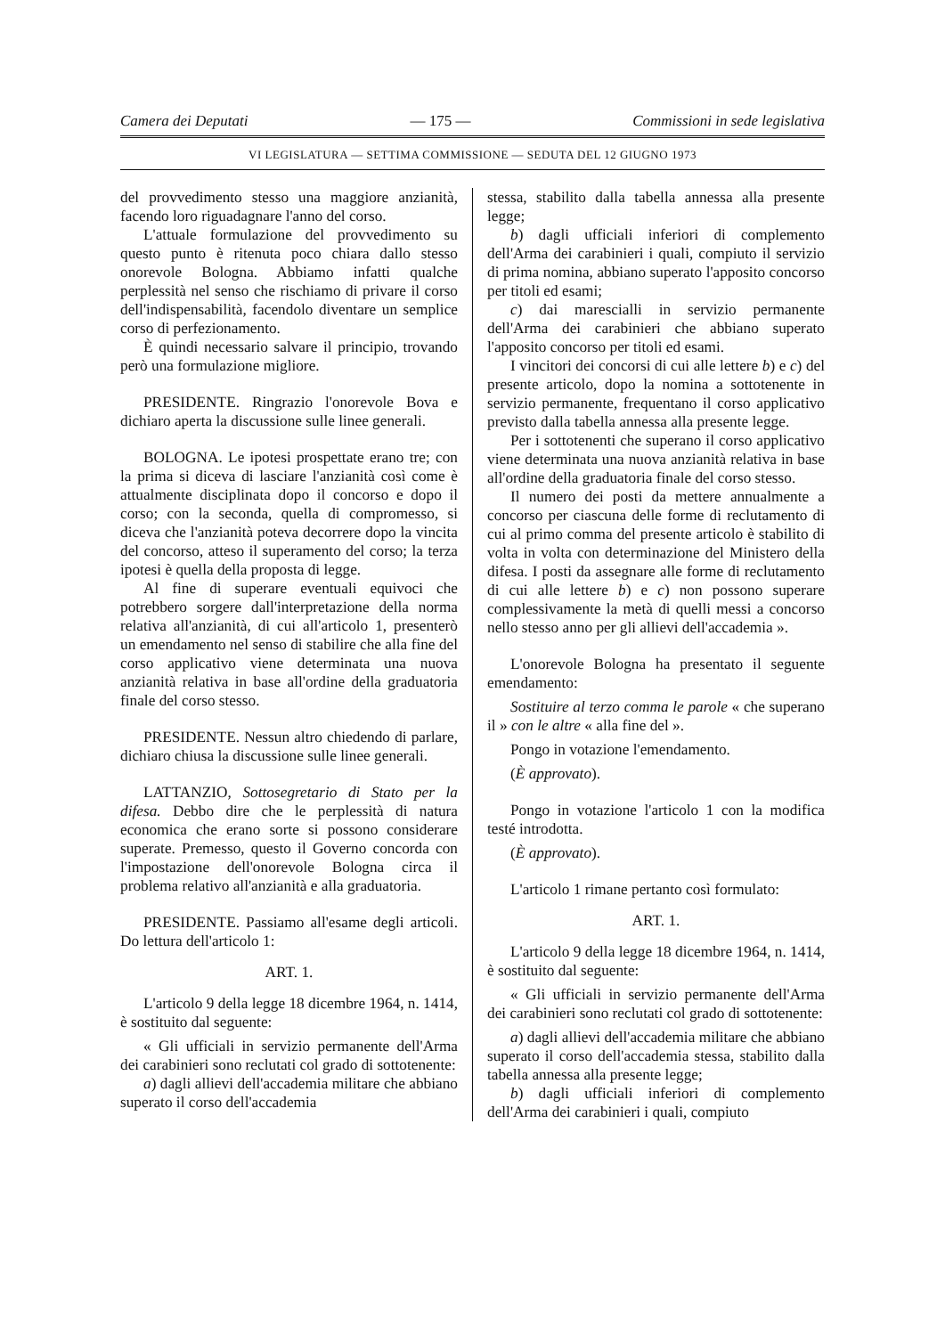Camera dei Deputati — 175 — Commissioni in sede legislativa
VI LEGISLATURA — SETTIMA COMMISSIONE — SEDUTA DEL 12 GIUGNO 1973
del provvedimento stesso una maggiore anzianità, facendo loro riguadagnare l'anno del corso.
L'attuale formulazione del provvedimento su questo punto è ritenuta poco chiara dallo stesso onorevole Bologna. Abbiamo infatti qualche perplessità nel senso che rischiamo di privare il corso dell'indispensabilità, facendolo diventare un semplice corso di perfezionamento.
È quindi necessario salvare il principio, trovando però una formulazione migliore.
PRESIDENTE. Ringrazio l'onorevole Bova e dichiaro aperta la discussione sulle linee generali.
BOLOGNA. Le ipotesi prospettate erano tre; con la prima si diceva di lasciare l'anzianità così come è attualmente disciplinata dopo il concorso e dopo il corso; con la seconda, quella di compromesso, si diceva che l'anzianità poteva decorrere dopo la vincita del concorso, atteso il superamento del corso; la terza ipotesi è quella della proposta di legge.
Al fine di superare eventuali equivoci che potrebbero sorgere dall'interpretazione della norma relativa all'anzianità, di cui all'articolo 1, presenterò un emendamento nel senso di stabilire che alla fine del corso applicativo viene determinata una nuova anzianità relativa in base all'ordine della graduatoria finale del corso stesso.
PRESIDENTE. Nessun altro chiedendo di parlare, dichiaro chiusa la discussione sulle linee generali.
LATTANZIO, Sottosegretario di Stato per la difesa. Debbo dire che le perplessità di natura economica che erano sorte si possono considerare superate. Premesso, questo il Governo concorda con l'impostazione dell'onorevole Bologna circa il problema relativo all'anzianità e alla graduatoria.
PRESIDENTE. Passiamo all'esame degli articoli. Do lettura dell'articolo 1:
ART. 1.
L'articolo 9 della legge 18 dicembre 1964, n. 1414, è sostituito dal seguente:
« Gli ufficiali in servizio permanente dell'Arma dei carabinieri sono reclutati col grado di sottotenente:
a) dagli allievi dell'accademia militare che abbiano superato il corso dell'accademia
stessa, stabilito dalla tabella annessa alla presente legge;
b) dagli ufficiali inferiori di complemento dell'Arma dei carabinieri i quali, compiuto il servizio di prima nomina, abbiano superato l'apposito concorso per titoli ed esami;
c) dai marescialli in servizio permanente dell'Arma dei carabinieri che abbiano superato l'apposito concorso per titoli ed esami.
I vincitori dei concorsi di cui alle lettere b) e c) del presente articolo, dopo la nomina a sottotenente in servizio permanente, frequentano il corso applicativo previsto dalla tabella annessa alla presente legge.
Per i sottotenenti che superano il corso applicativo viene determinata una nuova anzianità relativa in base all'ordine della graduatoria finale del corso stesso.
Il numero dei posti da mettere annualmente a concorso per ciascuna delle forme di reclutamento di cui al primo comma del presente articolo è stabilito di volta in volta con determinazione del Ministero della difesa. I posti da assegnare alle forme di reclutamento di cui alle lettere b) e c) non possono superare complessivamente la metà di quelli messi a concorso nello stesso anno per gli allievi dell'accademia ».
L'onorevole Bologna ha presentato il seguente emendamento:
Sostituire al terzo comma le parole « che superano il » con le altre « alla fine del ».
Pongo in votazione l'emendamento.
(È approvato).
Pongo in votazione l'articolo 1 con la modifica testé introdotta.
(È approvato).
L'articolo 1 rimane pertanto così formulato:
ART. 1.
L'articolo 9 della legge 18 dicembre 1964, n. 1414, è sostituito dal seguente:
« Gli ufficiali in servizio permanente dell'Arma dei carabinieri sono reclutati col grado di sottotenente:
a) dagli allievi dell'accademia militare che abbiano superato il corso dell'accademia stessa, stabilito dalla tabella annessa alla presente legge;
b) dagli ufficiali inferiori di complemento dell'Arma dei carabinieri i quali, compiuto